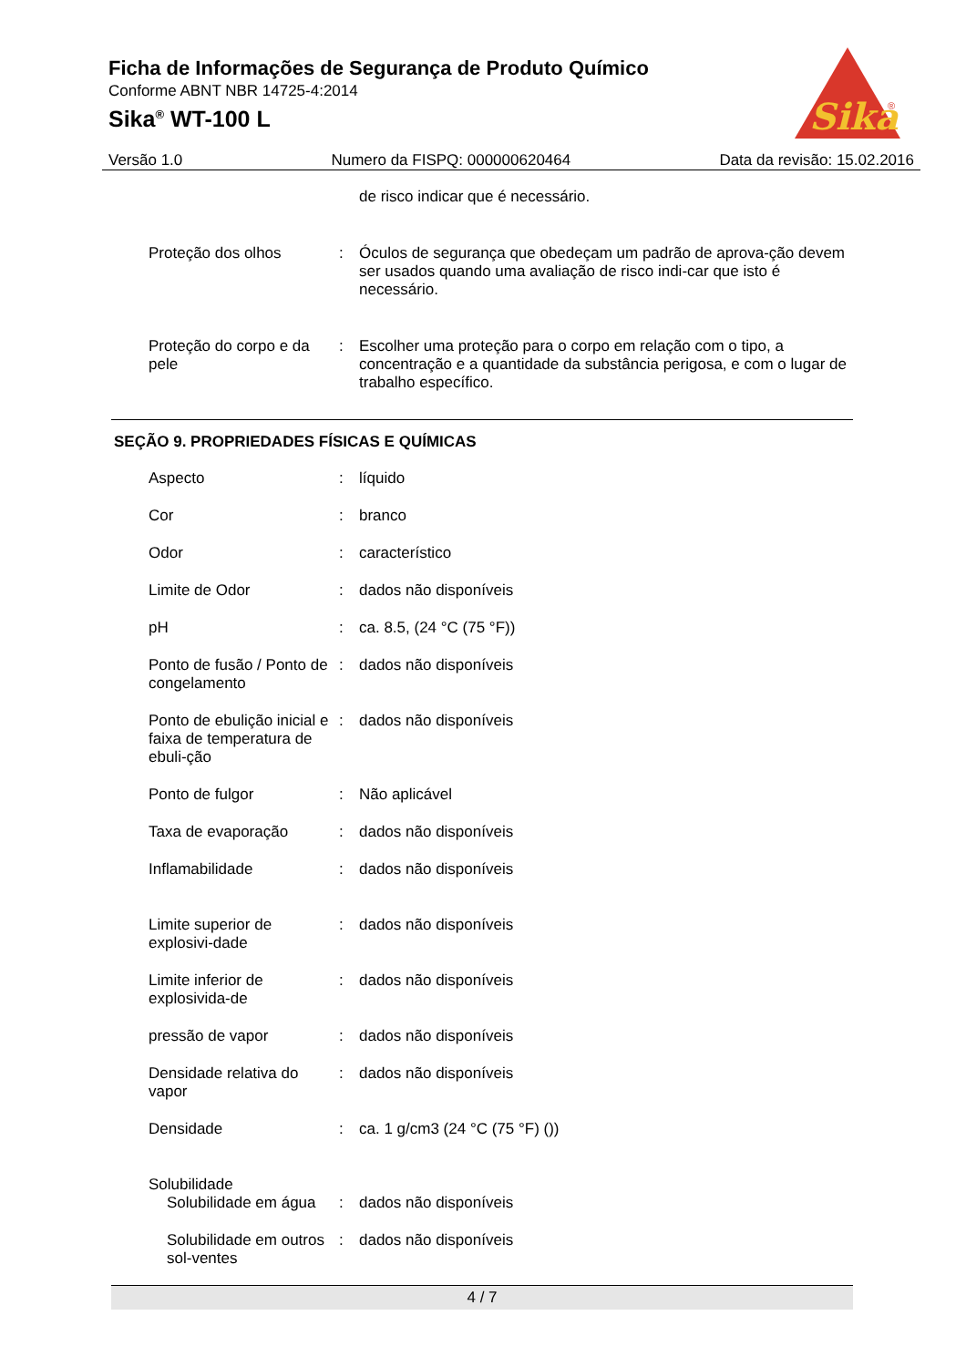Ficha de Informações de Segurança de Produto Químico
Conforme ABNT NBR 14725-4:2014
Sika<sup>®</sup> WT-100 L
Sika
®
Versão 1.0 Numero da FISPQ: 000000620464 Data da revisão: 15.02.2016
de risco indicar que é necessário.
Proteção dos olhos : Óculos de segurança que obedeçam um padrão de aprova-ção devem ser usados quando uma avaliação de risco indi-car que isto é necessário.
Proteção do corpo e da pele
: Escolher uma proteção para o corpo em relação com o tipo, a concentração e a quantidade da substância perigosa, e com o lugar de trabalho específico.
SEÇÃO 9. PROPRIEDADES FÍSICAS E QUÍMICAS
Aspecto : líquido
Cor : branco
Odor : característico
Limite de Odor : dados não disponíveis
pH : ca. 8.5, (24 °C (75 °F))
Ponto de fusão / Ponto de congelamento
: dados não disponíveis
Ponto de ebulição inicial e faixa de temperatura de ebuli-ção
: dados não disponíveis
Ponto de fulgor : Não aplicável
Taxa de evaporação : dados não disponíveis
Inflamabilidade : dados não disponíveis
Limite superior de explosivi-dade
: dados não disponíveis
Limite inferior de explosivida-de
: dados não disponíveis
pressão de vapor : dados não disponíveis
Densidade relativa do vapor
: dados não disponíveis
Densidade : ca. 1 g/cm3 (24 °C (75 °F) ())
Solubilidade
Solubilidade em água : dados não disponíveis
Solubilidade em outros sol-ventes
: dados não disponíveis
4 / 7